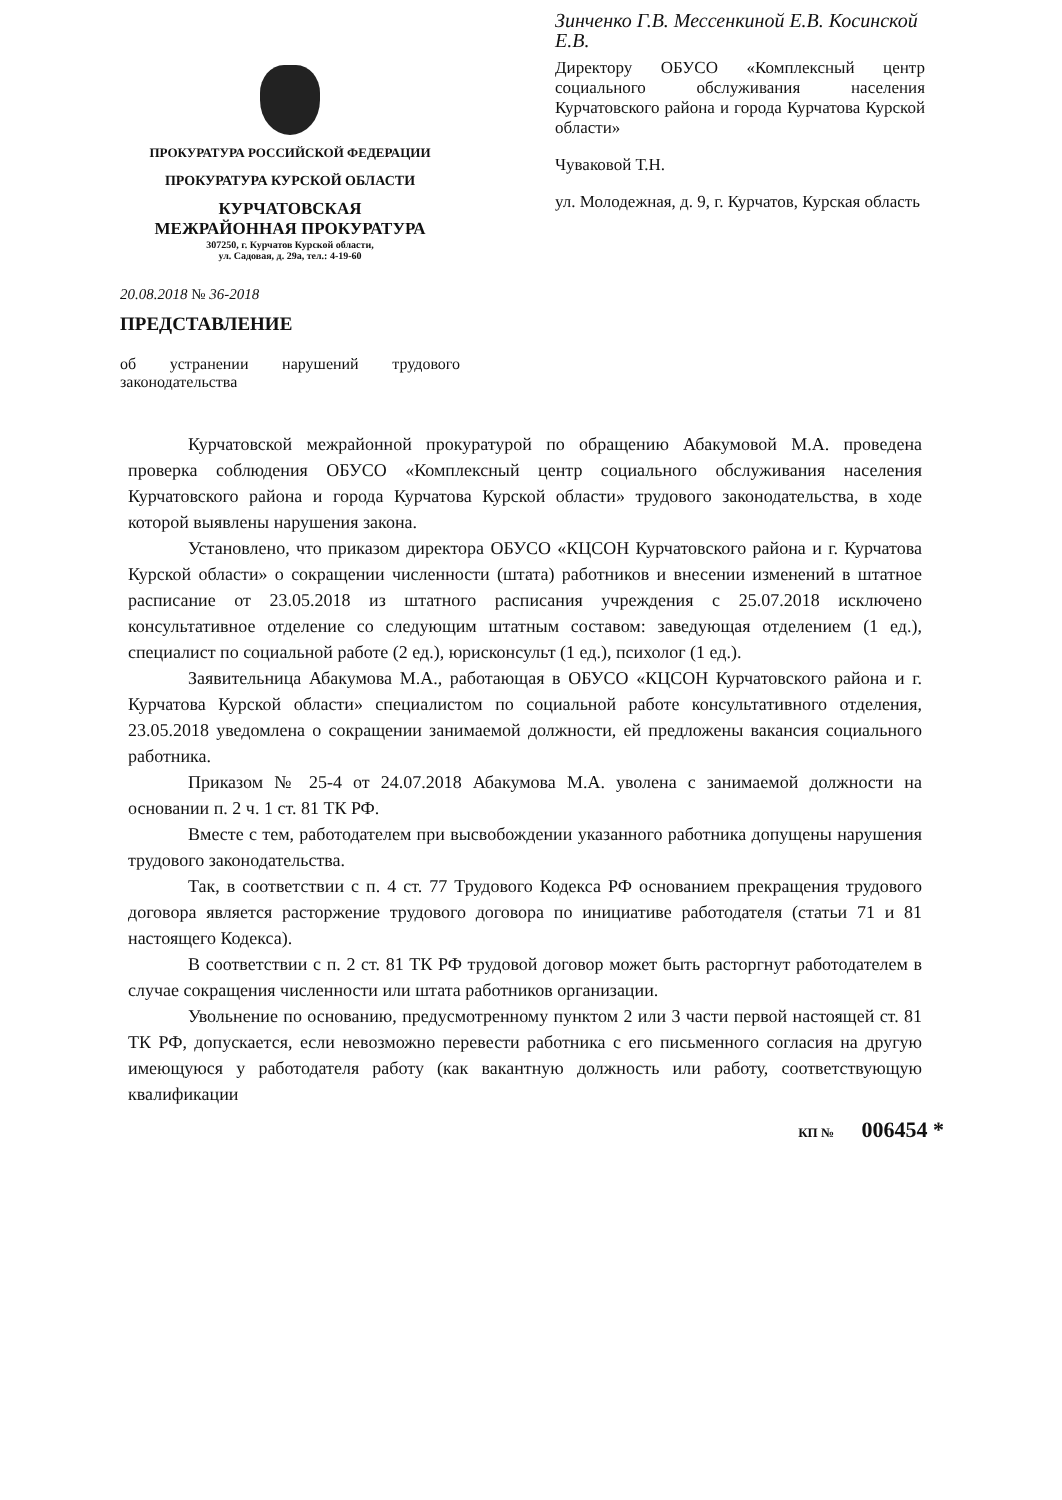ПРОКУРАТУРА РОССИЙСКОЙ ФЕДЕРАЦИИ
ПРОКУРАТУРА КУРСКОЙ ОБЛАСТИ
КУРЧАТОВСКАЯ
МЕЖРАЙОННАЯ ПРОКУРАТУРА
307250, г. Курчатов Курской области,
ул. Садовая, д. 29а, тел.: 4-19-60
20.08.2018 № 36-2018
ПРЕДСТАВЛЕНИЕ
об устранении нарушений трудового законодательства
Зинченко Г.В. Мессенкиной Е.В. Косинской Е.В.
Директору ОБУСО «Комплексный центр социального обслуживания населения Курчатовского района и города Курчатова Курской области»
Чуваковой Т.Н.
ул. Молодежная, д. 9, г. Курчатов, Курская область
Курчатовской межрайонной прокуратурой по обращению Абакумовой М.А. проведена проверка соблюдения ОБУСО «Комплексный центр социального обслуживания населения Курчатовского района и города Курчатова Курской области» трудового законодательства, в ходе которой выявлены нарушения закона.
Установлено, что приказом директора ОБУСО «КЦСОН Курчатовского района и г. Курчатова Курской области» о сокращении численности (штата) работников и внесении изменений в штатное расписание от 23.05.2018 из штатного расписания учреждения с 25.07.2018 исключено консультативное отделение со следующим штатным составом: заведующая отделением (1 ед.), специалист по социальной работе (2 ед.), юрисконсульт (1 ед.), психолог (1 ед.).
Заявительница Абакумова М.А., работающая в ОБУСО «КЦСОН Курчатовского района и г. Курчатова Курской области» специалистом по социальной работе консультативного отделения, 23.05.2018 уведомлена о сокращении занимаемой должности, ей предложены вакансия социального работника.
Приказом № 25-4 от 24.07.2018 Абакумова М.А. уволена с занимаемой должности на основании п. 2 ч. 1 ст. 81 ТК РФ.
Вместе с тем, работодателем при высвобождении указанного работника допущены нарушения трудового законодательства.
Так, в соответствии с п. 4 ст. 77 Трудового Кодекса РФ основанием прекращения трудового договора является расторжение трудового договора по инициативе работодателя (статьи 71 и 81 настоящего Кодекса).
В соответствии с п. 2 ст. 81 ТК РФ трудовой договор может быть расторгнут работодателем в случае сокращения численности или штата работников организации.
Увольнение по основанию, предусмотренному пунктом 2 или 3 части первой настоящей ст. 81 ТК РФ, допускается, если невозможно перевести работника с его письменного согласия на другую имеющуюся у работодателя работу (как вакантную должность или работу, соответствующую квалификации
КП № 006454 *